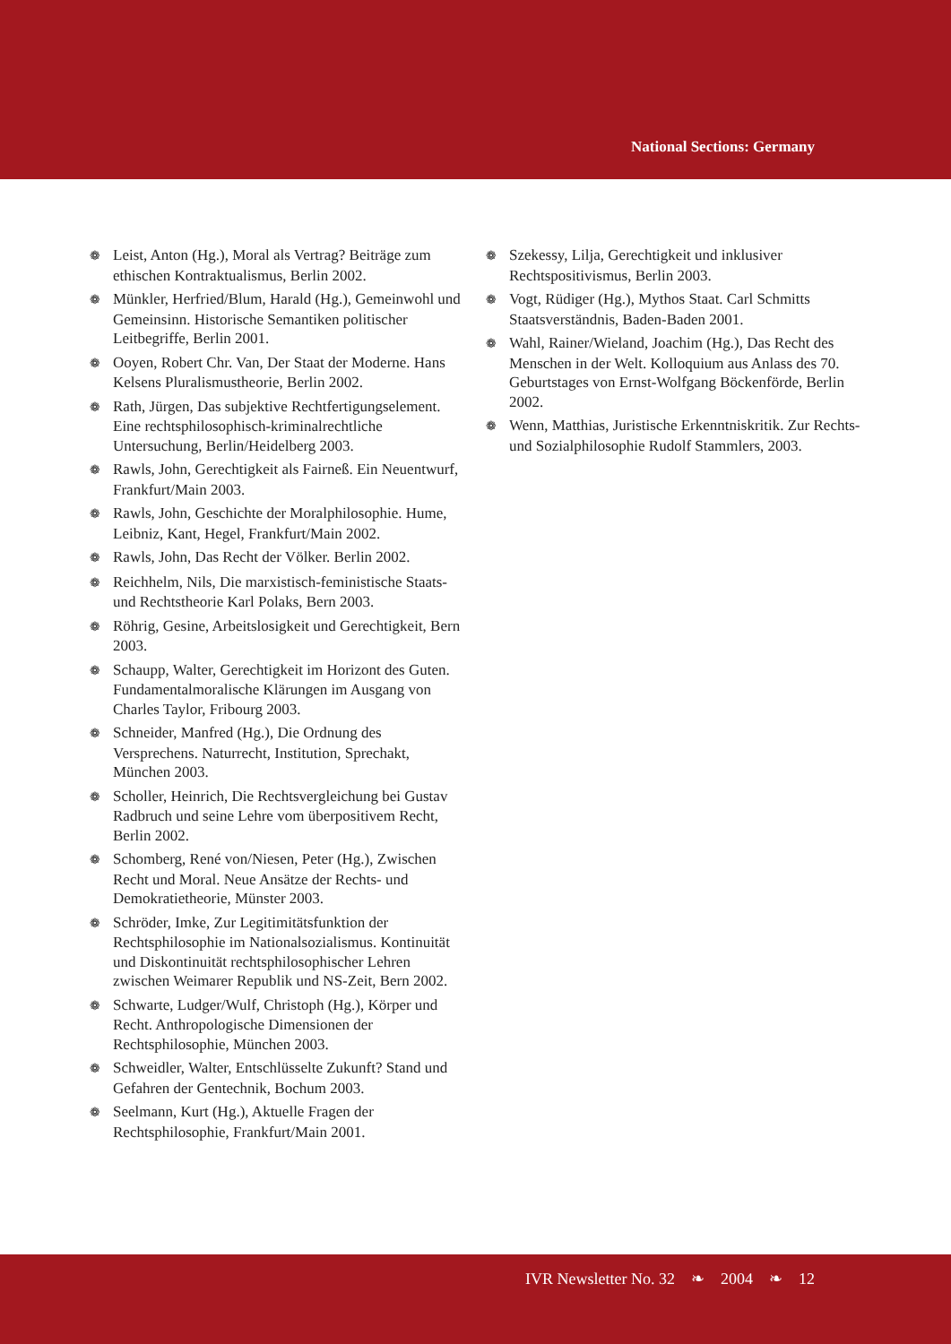National Sections: Germany
❁ Leist, Anton (Hg.), Moral als Vertrag? Beiträge zum ethischen Kontraktualismus, Berlin 2002.
❁ Münkler, Herfried/Blum, Harald (Hg.), Gemeinwohl und Gemeinsinn. Historische Semantiken politischer Leitbegriffe, Berlin 2001.
❁ Ooyen, Robert Chr. Van, Der Staat der Moderne. Hans Kelsens Pluralismustheorie, Berlin 2002.
❁ Rath, Jürgen, Das subjektive Rechtfertigungselement. Eine rechtsphilosophisch-kriminalrechtliche Untersuchung, Berlin/Heidelberg 2003.
❁ Rawls, John, Gerechtigkeit als Fairneß. Ein Neuentwurf, Frankfurt/Main 2003.
❁ Rawls, John, Geschichte der Moralphilosophie. Hume, Leibniz, Kant, Hegel, Frankfurt/Main 2002.
❁ Rawls, John, Das Recht der Völker. Berlin 2002.
❁ Reichhelm, Nils, Die marxistisch-feministische Staats- und Rechtstheorie Karl Polaks, Bern 2003.
❁ Röhrig, Gesine, Arbeitslosigkeit und Gerechtigkeit, Bern 2003.
❁ Schaupp, Walter, Gerechtigkeit im Horizont des Guten. Fundamentalmoralische Klärungen im Ausgang von Charles Taylor, Fribourg 2003.
❁ Schneider, Manfred (Hg.), Die Ordnung des Versprechens. Naturrecht, Institution, Sprechakt, München 2003.
❁ Scholler, Heinrich, Die Rechtsvergleichung bei Gustav Radbruch und seine Lehre vom überpositivem Recht, Berlin 2002.
❁ Schomberg, René von/Niesen, Peter (Hg.), Zwischen Recht und Moral. Neue Ansätze der Rechts- und Demokratietheorie, Münster 2003.
❁ Schröder, Imke, Zur Legitimitätsfunktion der Rechtsphilosophie im Nationalsozialismus. Kontinuität und Diskontinuität rechtsphilosophischer Lehren zwischen Weimarer Republik und NS-Zeit, Bern 2002.
❁ Schwarte, Ludger/Wulf, Christoph (Hg.), Körper und Recht. Anthropologische Dimensionen der Rechtsphilosophie, München 2003.
❁ Schweidler, Walter, Entschlüsselte Zukunft? Stand und Gefahren der Gentechnik, Bochum 2003.
❁ Seelmann, Kurt (Hg.), Aktuelle Fragen der Rechtsphilosophie, Frankfurt/Main 2001.
❁ Szekessy, Lilja, Gerechtigkeit und inklusiver Rechtspositivismus, Berlin 2003.
❁ Vogt, Rüdiger (Hg.), Mythos Staat. Carl Schmitts Staatsverständnis, Baden-Baden 2001.
❁ Wahl, Rainer/Wieland, Joachim (Hg.), Das Recht des Menschen in der Welt. Kolloquium aus Anlass des 70. Geburtstages von Ernst-Wolfgang Böckenförde, Berlin 2002.
❁ Wenn, Matthias, Juristische Erkenntniskritik. Zur Rechts- und Sozialphilosophie Rudolf Stammlers, 2003.
IVR Newsletter No. 32 ❧ 2004 ❧ 12